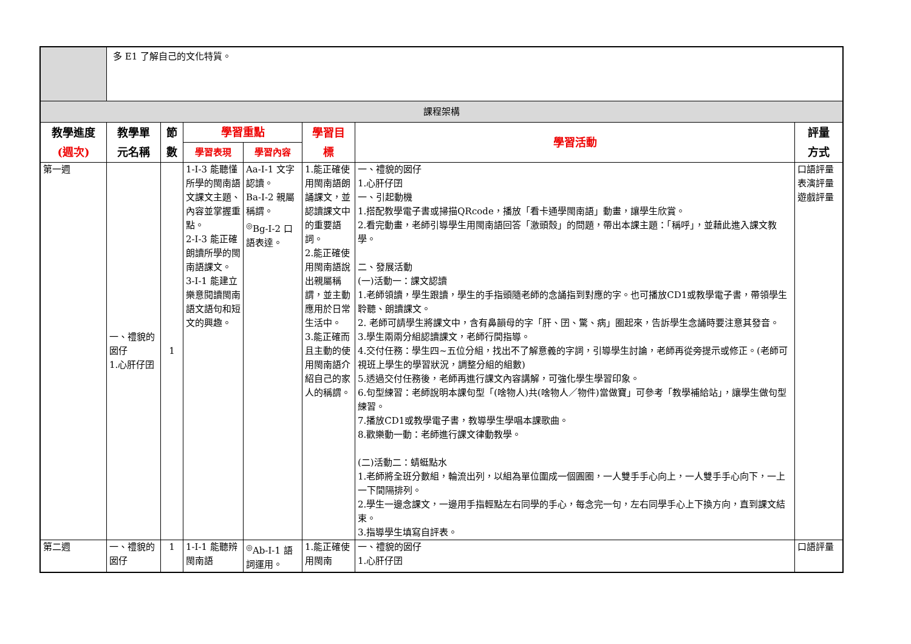| | 多 E1 了解自己的文化特質。 | | | | | | |
| 課程架構 | | | | | | | |
| 教學進度 (週次) | 教學單 元名稱 | 節 數 | 學習重點 | | 學習目 標 | 學習活動 | 評量 方式 |
| | | | 學習表現 | 學習內容 | | | |
| 第一週 | 一、禮貌的囡仔 1.心肝仔囝 | 1 | 1-Ⅰ-3 能聽懂所學的閩南語文課文主題、內容並掌握重點。 2-Ⅰ-3 能正確朗讀所學的閩南語課文。 3-Ⅰ-1 能建立樂意閱讀閩南語文語句和短文的興趣。 | Aa-Ⅰ-1 文字認讀。 Ba-Ⅰ-2 親屬稱謂。 <sup>◎</sup>Bg-Ⅰ-2 口語表達。 | 1.能正確使用閩南語朗誦課文，並認讀課文中的重要語詞。 2.能正確使用閩南語說出親屬稱謂，並主動應用於日常生活中。 3.能正確而且主動的使用閩南語介紹自己的家人的稱謂。 | 一、禮貌的囡仔 1.心肝仔囝 一、引起動機 1.搭配教學電子書或掃描QRcode，播放「看卡通學閩南語」動畫，讓學生欣賞。 2.看完動畫，老師引導學生用閩南語回答「激頭殼」的問題，帶出本課主題：「稱呼」，並藉此進入課文教學。 二、發展活動 (一)活動一：課文認讀 1.老師領讀，學生跟讀，學生的手指頭隨老師的念誦指到對應的字。也可播放CD1或教學電子書，帶領學生聆聽、朗讀課文。 2. 老師可請學生將課文中，含有鼻韻母的字「肝、囝、驚、病」圈起來，告訴學生念誦時要注意其發音。 3.學生兩兩分組認讀課文，老師行間指導。 4.交付任務：學生四~五位分組，找出不了解意義的字詞，引導學生討論，老師再從旁提示或修正。(老師可視班上學生的學習狀況，調整分組的組數) 5.透過交付任務後，老師再進行課文內容講解，可強化學生學習印象。 6.句型練習：老師說明本課句型「(啥物人)共(啥物人／物件)當做寶」可參考「教學補給站」，讓學生做句型練習。 7.播放CD1或教學電子書，教導學生學唱本課歌曲。 8.歡樂動一動：老師進行課文律動教學。 (二)活動二：蜻蜓點水 1.老師將全班分數組，輪流出列，以組為單位圍成一個圓圈，一人雙手手心向上，一人雙手手心向下，一上一下間隔排列。 2.學生一邊念課文，一邊用手指輕點左右同學的手心，每念完一句，左右同學手心上下換方向，直到課文結束。 3.指導學生填寫自評表。 | 口語評量 表演評量 遊戲評量 |
| 第二週 | 一、禮貌的囡仔 | 1 | 1-Ⅰ-1 能聽辨閩南語 | <sup>◎</sup>Ab-Ⅰ-1 語詞運用。 | 1.能正確使用閩南 | 一、禮貌的囡仔 1.心肝仔囝 | 口語評量 |